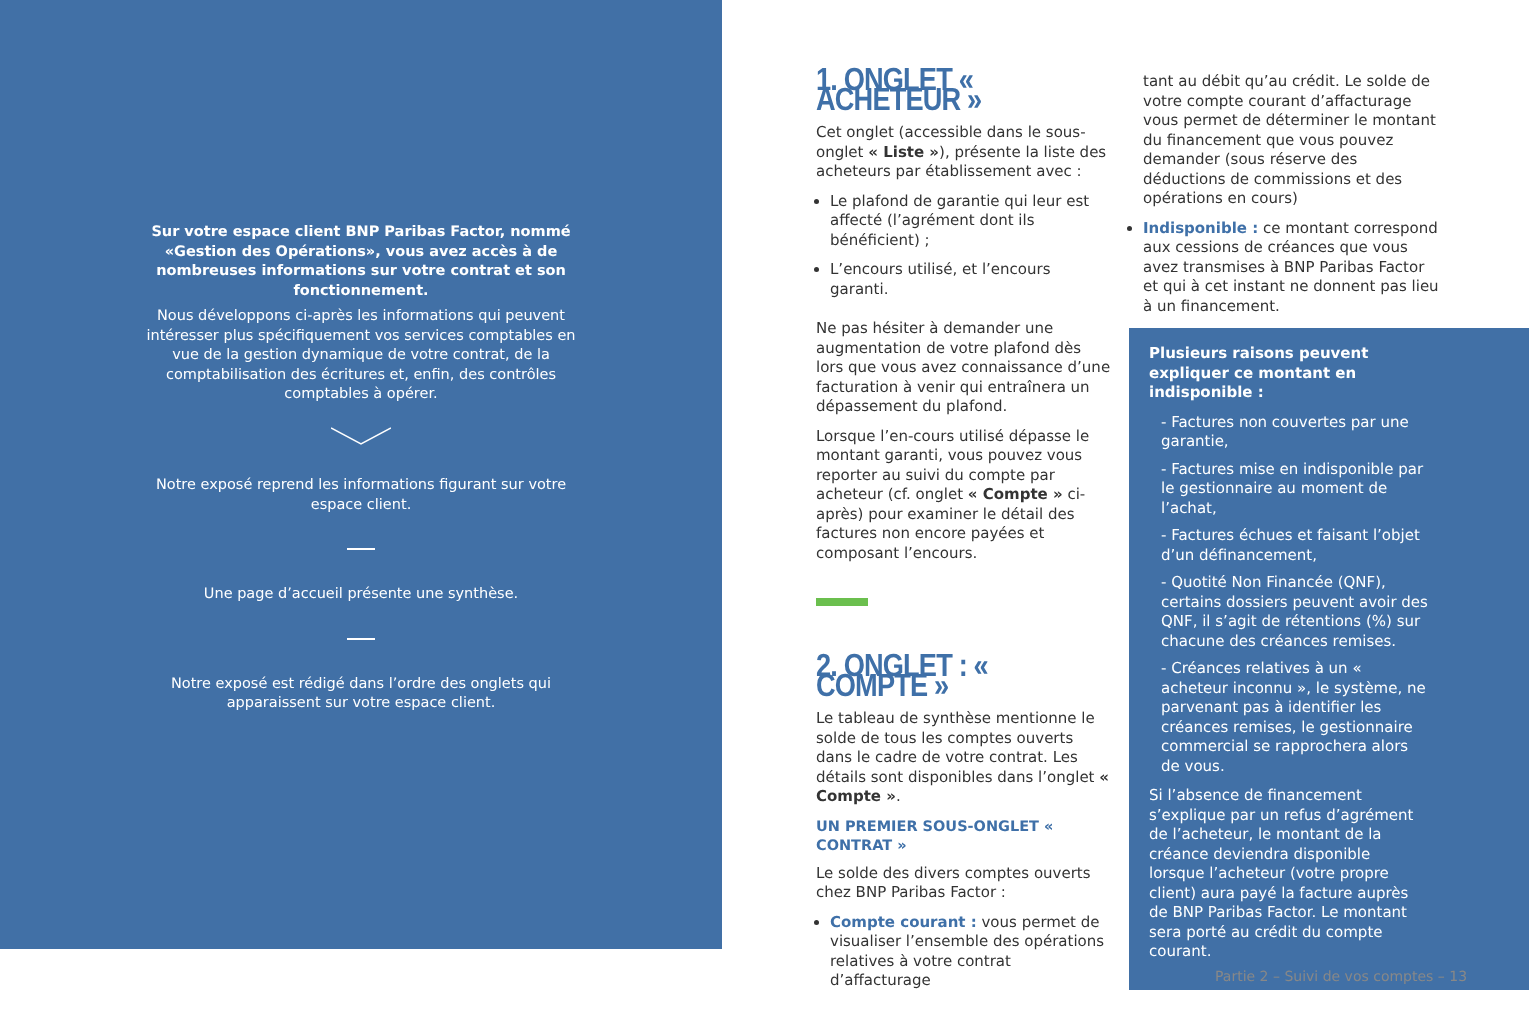Sur votre espace client BNP Paribas Factor, nommé «Gestion des Opérations», vous avez accès à de nombreuses informations sur votre contrat et son fonctionnement.
Nous développons ci-après les informations qui peuvent intéresser plus spécifiquement vos services comptables en vue de la gestion dynamique de votre contrat, de la comptabilisation des écritures et, enfin, des contrôles comptables à opérer.
Notre exposé reprend les informations figurant sur votre espace client.
Une page d’accueil présente une synthèse.
Notre exposé est rédigé dans l’ordre des onglets qui apparaissent sur votre espace client.
1. ONGLET « ACHETEUR »
Cet onglet (accessible dans le sous-onglet « Liste »), présente la liste des acheteurs par établissement avec :
Le plafond de garantie qui leur est affecté (l’agrément dont ils bénéficient) ;
L’encours utilisé, et l’encours garanti.
Ne pas hésiter à demander une augmentation de votre plafond dès lors que vous avez connaissance d’une facturation à venir qui entraînera un dépassement du plafond.
Lorsque l’en-cours utilisé dépasse le montant garanti, vous pouvez vous reporter au suivi du compte par acheteur (cf. onglet « Compte » ci-après) pour examiner le détail des factures non encore payées et composant l’encours.
2. ONGLET : « COMPTE »
Le tableau de synthèse mentionne le solde de tous les comptes ouverts dans le cadre de votre contrat. Les détails sont disponibles dans l’onglet « Compte ».
UN PREMIER SOUS-ONGLET « CONTRAT »
Le solde des divers comptes ouverts chez BNP Paribas Factor :
Compte courant : vous permet de visualiser l’ensemble des opérations relatives à votre contrat d’affacturage
tant au débit qu’au crédit. Le solde de votre compte courant d’affacturage vous permet de déterminer le montant du financement que vous pouvez demander (sous réserve des déductions de commissions et des opérations en cours)
Indisponible : ce montant correspond aux cessions de créances que vous avez transmises à BNP Paribas Factor et qui à cet instant ne donnent pas lieu à un financement.
Plusieurs raisons peuvent expliquer ce montant en indisponible :
- Factures non couvertes par une garantie,
- Factures mise en indisponible par le gestionnaire au moment de l’achat,
- Factures échues et faisant l’objet d’un définancement,
- Quotité Non Financée (QNF), certains dossiers peuvent avoir des QNF, il s’agit de rétentions (%) sur chacune des créances remises.
- Créances relatives à un « acheteur inconnu », le système, ne parvenant pas à identifier les créances remises, le gestionnaire commercial se rapprochera alors de vous.
Si l’absence de financement s’explique par un refus d’agrément de l’acheteur, le montant de la créance deviendra disponible lorsque l’acheteur (votre propre client) aura payé la facture auprès de BNP Paribas Factor. Le montant sera porté au crédit du compte courant.
Partie 2 – Suivi de vos comptes – 13